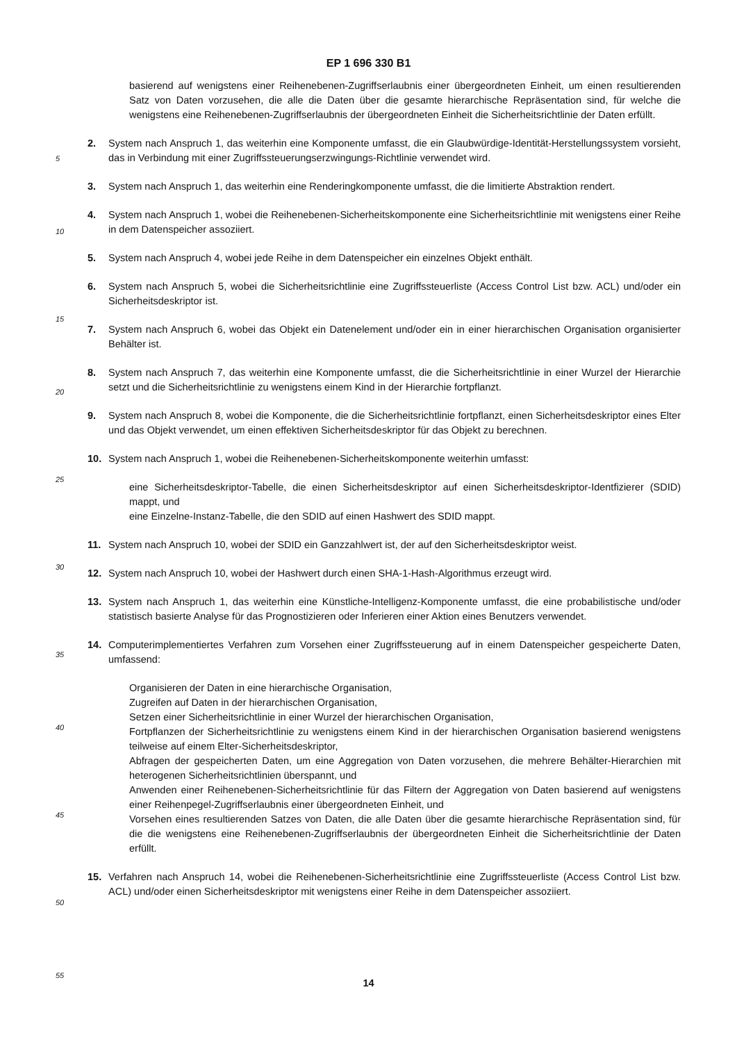EP 1 696 330 B1
5
10
15
20
25
30
35
40
45
50
55
basierend auf wenigstens einer Reihenebenen-Zugriffserlaubnis einer übergeordneten Einheit, um einen resultierenden Satz von Daten vorzusehen, die alle die Daten über die gesamte hierarchische Repräsentation sind, für welche die wenigstens eine Reihenebenen-Zugriffserlaubnis der übergeordneten Einheit die Sicherheitsrichtlinie der Daten erfüllt.
2. System nach Anspruch 1, das weiterhin eine Komponente umfasst, die ein Glaubwürdige-Identität-Herstellungssystem vorsieht, das in Verbindung mit einer Zugriffssteuerungserzwingungs-Richtlinie verwendet wird.
3. System nach Anspruch 1, das weiterhin eine Renderingkomponente umfasst, die die limitierte Abstraktion rendert.
4. System nach Anspruch 1, wobei die Reihenebenen-Sicherheitskomponente eine Sicherheitsrichtlinie mit wenigstens einer Reihe in dem Datenspeicher assoziiert.
5. System nach Anspruch 4, wobei jede Reihe in dem Datenspeicher ein einzelnes Objekt enthält.
6. System nach Anspruch 5, wobei die Sicherheitsrichtlinie eine Zugriffssteuerliste (Access Control List bzw. ACL) und/oder ein Sicherheitsdeskriptor ist.
7. System nach Anspruch 6, wobei das Objekt ein Datenelement und/oder ein in einer hierarchischen Organisation organisierter Behälter ist.
8. System nach Anspruch 7, das weiterhin eine Komponente umfasst, die die Sicherheitsrichtlinie in einer Wurzel der Hierarchie setzt und die Sicherheitsrichtlinie zu wenigstens einem Kind in der Hierarchie fortpflanzt.
9. System nach Anspruch 8, wobei die Komponente, die die Sicherheitsrichtlinie fortpflanzt, einen Sicherheitsdeskriptor eines Elter und das Objekt verwendet, um einen effektiven Sicherheitsdeskriptor für das Objekt zu berechnen.
10. System nach Anspruch 1, wobei die Reihenebenen-Sicherheitskomponente weiterhin umfasst:
eine Sicherheitsdeskriptor-Tabelle, die einen Sicherheitsdeskriptor auf einen Sicherheitsdeskriptor-Identfizierer (SDID) mappt, und
eine Einzelne-Instanz-Tabelle, die den SDID auf einen Hashwert des SDID mappt.
11. System nach Anspruch 10, wobei der SDID ein Ganzzahlwert ist, der auf den Sicherheitsdeskriptor weist.
12. System nach Anspruch 10, wobei der Hashwert durch einen SHA-1-Hash-Algorithmus erzeugt wird.
13. System nach Anspruch 1, das weiterhin eine Künstliche-Intelligenz-Komponente umfasst, die eine probabilistische und/oder statistisch basierte Analyse für das Prognostizieren oder Inferieren einer Aktion eines Benutzers verwendet.
14. Computerimplementiertes Verfahren zum Vorsehen einer Zugriffssteuerung auf in einem Datenspeicher gespeicherte Daten, umfassend:
Organisieren der Daten in eine hierarchische Organisation,
Zugreifen auf Daten in der hierarchischen Organisation,
Setzen einer Sicherheitsrichtlinie in einer Wurzel der hierarchischen Organisation,
Fortpflanzen der Sicherheitsrichtlinie zu wenigstens einem Kind in der hierarchischen Organisation basierend wenigstens teilweise auf einem Elter-Sicherheitsdeskriptor,
Abfragen der gespeicherten Daten, um eine Aggregation von Daten vorzusehen, die mehrere Behälter-Hierarchien mit heterogenen Sicherheitsrichtlinien überspannt, und
Anwenden einer Reihenebenen-Sicherheitsrichtlinie für das Filtern der Aggregation von Daten basierend auf wenigstens einer Reihenpegel-Zugriffserlaubnis einer übergeordneten Einheit, und
Vorsehen eines resultierenden Satzes von Daten, die alle Daten über die gesamte hierarchische Repräsentation sind, für die die wenigstens eine Reihenebenen-Zugriffserlaubnis der übergeordneten Einheit die Sicherheitsrichtlinie der Daten erfüllt.
15. Verfahren nach Anspruch 14, wobei die Reihenebenen-Sicherheitsrichtlinie eine Zugriffssteuerliste (Access Control List bzw. ACL) und/oder einen Sicherheitsdeskriptor mit wenigstens einer Reihe in dem Datenspeicher assoziiert.
14